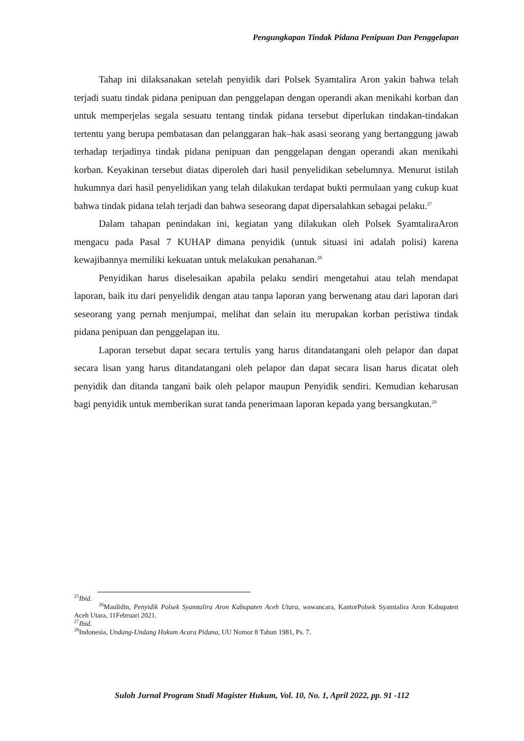Pengungkapan Tindak Pidana Penipuan Dan Penggelapan
Tahap ini dilaksanakan setelah penyidik dari Polsek Syamtalira Aron yakin bahwa telah terjadi suatu tindak pidana penipuan dan penggelapan dengan operandi akan menikahi korban dan untuk memperjelas segala sesuatu tentang tindak pidana tersebut diperlukan tindakan-tindakan tertentu yang berupa pembatasan dan pelanggaran hak–hak asasi seorang yang bertanggung jawab terhadap terjadinya tindak pidana penipuan dan penggelapan dengan operandi akan menikahi korban. Keyakinan tersebut diatas diperoleh dari hasil penyelidikan sebelumnya. Menurut istilah hukumnya dari hasil penyelidikan yang telah dilakukan terdapat bukti permulaan yang cukup kuat bahwa tindak pidana telah terjadi dan bahwa seseorang dapat dipersalahkan sebagai pelaku.<sup>27</sup>
Dalam tahapan penindakan ini, kegiatan yang dilakukan oleh Polsek SyamtaliraAron mengacu pada Pasal 7 KUHAP dimana penyidik (untuk situasi ini adalah polisi) karena kewajibannya memiliki kekuatan untuk melakukan penahanan.<sup>28</sup>
Penyidikan harus diselesaikan apabila pelaku sendiri mengetahui atau telah mendapat laporan, baik itu dari penyelidik dengan atau tanpa laporan yang berwenang atau dari laporan dari seseorang yang pernah menjumpai, melihat dan selain itu merupakan korban peristiwa tindak pidana penipuan dan penggelapan itu.
Laporan tersebut dapat secara tertulis yang harus ditandatangani oleh pelapor dan dapat secara lisan yang harus ditandatangani oleh pelapor dan dapat secara lisan harus dicatat oleh penyidik dan ditanda tangani baik oleh pelapor maupun Penyidik sendiri. Kemudian keharusan bagi penyidik untuk memberikan surat tanda penerimaan laporan kepada yang bersangkutan.<sup>29</sup>
<sup>25</sup> Ibid.
<sup>26</sup> Maulidin, Penyidik Polsek Syamtalira Aron Kabupaten Aceh Utara, wawancara, KantorPolsek Syamtalira Aron Kabupaten Aceh Utara, 11Februari 2021.
<sup>27</sup> Ibid.
<sup>28</sup> Indonesia, Undang-Undang Hukum Acara Pidana, UU Nomor 8 Tahun 1981, Ps. 7.
Suloh Jurnal Program Studi Magister Hukum, Vol. 10, No. 1, April 2022, pp. 91 -112